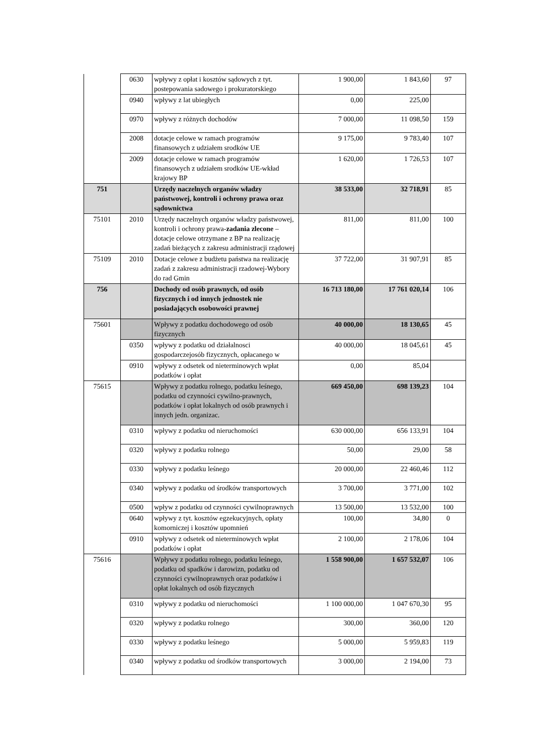| | 0630 | wpływy z opłat i kosztów sądowych z tyt. postepowania sadowego i prokuratorskiego | 1 900,00 | 1 843,60 | 97 |
| | 0940 | wpływy z lat ubiegłych | 0,00 | 225,00 | |
| | 0970 | wpływy z różnych dochodów | 7 000,00 | 11 098,50 | 159 |
| | 2008 | dotacje celowe w ramach programów finansowych z udziałem srodków UE | 9 175,00 | 9 783,40 | 107 |
| | 2009 | dotacje celowe w ramach programów finansowych z udziałem srodków UE-wkład krajowy BP | 1 620,00 | 1 726,53 | 107 |
| 751 | | Urzędy naczelnych organów władzy państwowej, kontroli i ochrony prawa oraz sądownictwa | 38 533,00 | 32 718,91 | 85 |
| 75101 | 2010 | Urzędy naczelnych organów władzy państwowej, kontroli i ochrony prawa- zadania zlecone – dotacje celowe otrzymane z BP na realizację zadań bieżących z zakresu administracji rządowej | 811,00 | 811,00 | 100 |
| 75109 | 2010 | Dotacje celowe z budżetu państwa na realizację zadań z zakresu administracji rzadowej-Wybory do rad Gmin | 37 722,00 | 31 907,91 | 85 |
| 756 | | Dochody od osób prawnych, od osób fizycznych i od innych jednostek nie posiadających osobowości prawnej | 16 713 180,00 | 17 761 020,14 | 106 |
| 75601 | | Wpływy z podatku dochodowego od osób fizycznych | 40 000,00 | 18 130,65 | 45 |
| | 0350 | wpływy z podatku od działalnosci gospodarczejosób fizycznych, opłacanego w | 40 000,00 | 18 045,61 | 45 |
| | 0910 | wpływy z odsetek od nieterminowych wpłat podatków i opłat | 0,00 | 85,04 | |
| 75615 | | Wpływy z podatku rolnego, podatku leśnego, podatku od czynności cywilno-prawnych, podatków i opłat lokalnych od osób prawnych i innych jedn. organizac. | 669 450,00 | 698 139,23 | 104 |
| | 0310 | wpływy z podatku od nieruchomości | 630 000,00 | 656 133,91 | 104 |
| | 0320 | wpływy z podatku rolnego | 50,00 | 29,00 | 58 |
| | 0330 | wpływy z podatku leśnego | 20 000,00 | 22 460,46 | 112 |
| | 0340 | wpływy z podatku od środków transportowych | 3 700,00 | 3 771,00 | 102 |
| | 0500 | wpływ z podatku od czynności cywilnoprawnych | 13 500,00 | 13 532,00 | 100 |
| | 0640 | wpływy z tyt. kosztów egzekucyjnych, opłaty komorniczej i kosztów upomnień | 100,00 | 34,80 | 0 |
| | 0910 | wpływy z odsetek od nieterminowych wpłat podatków i opłat | 2 100,00 | 2 178,06 | 104 |
| 75616 | | Wpływy z podatku rolnego, podatku leśnego, podatku od spadków i darowizn, podatku od czynności cywilnoprawnych oraz podatków i opłat lokalnych od osób fizycznych | 1 558 900,00 | 1 657 532,07 | 106 |
| | 0310 | wpływy z podatku od nieruchomości | 1 100 000,00 | 1 047 670,30 | 95 |
| | 0320 | wpływy z podatku rolnego | 300,00 | 360,00 | 120 |
| | 0330 | wpływy z podatku leśnego | 5 000,00 | 5 959,83 | 119 |
| | 0340 | wpływy z podatku od środków transportowych | 3 000,00 | 2 194,00 | 73 |